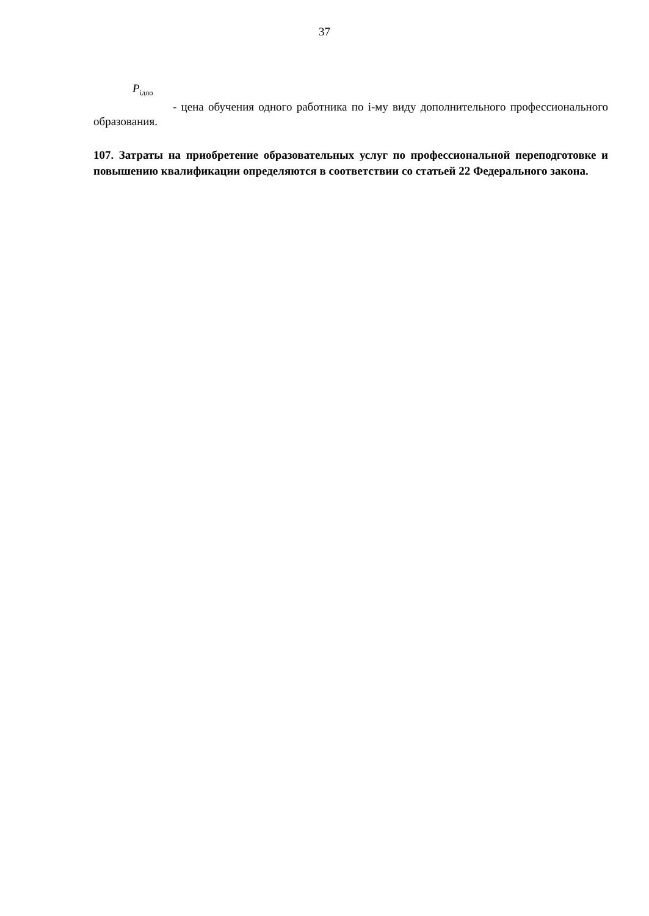37
P<sub>iдпо</sub>
- цена обучения одного работника по i-му виду дополнительного профессионального образования.
107. Затраты на приобретение образовательных услуг по профессиональной переподготовке и повышению квалификации определяются в соответствии со статьей 22 Федерального закона.